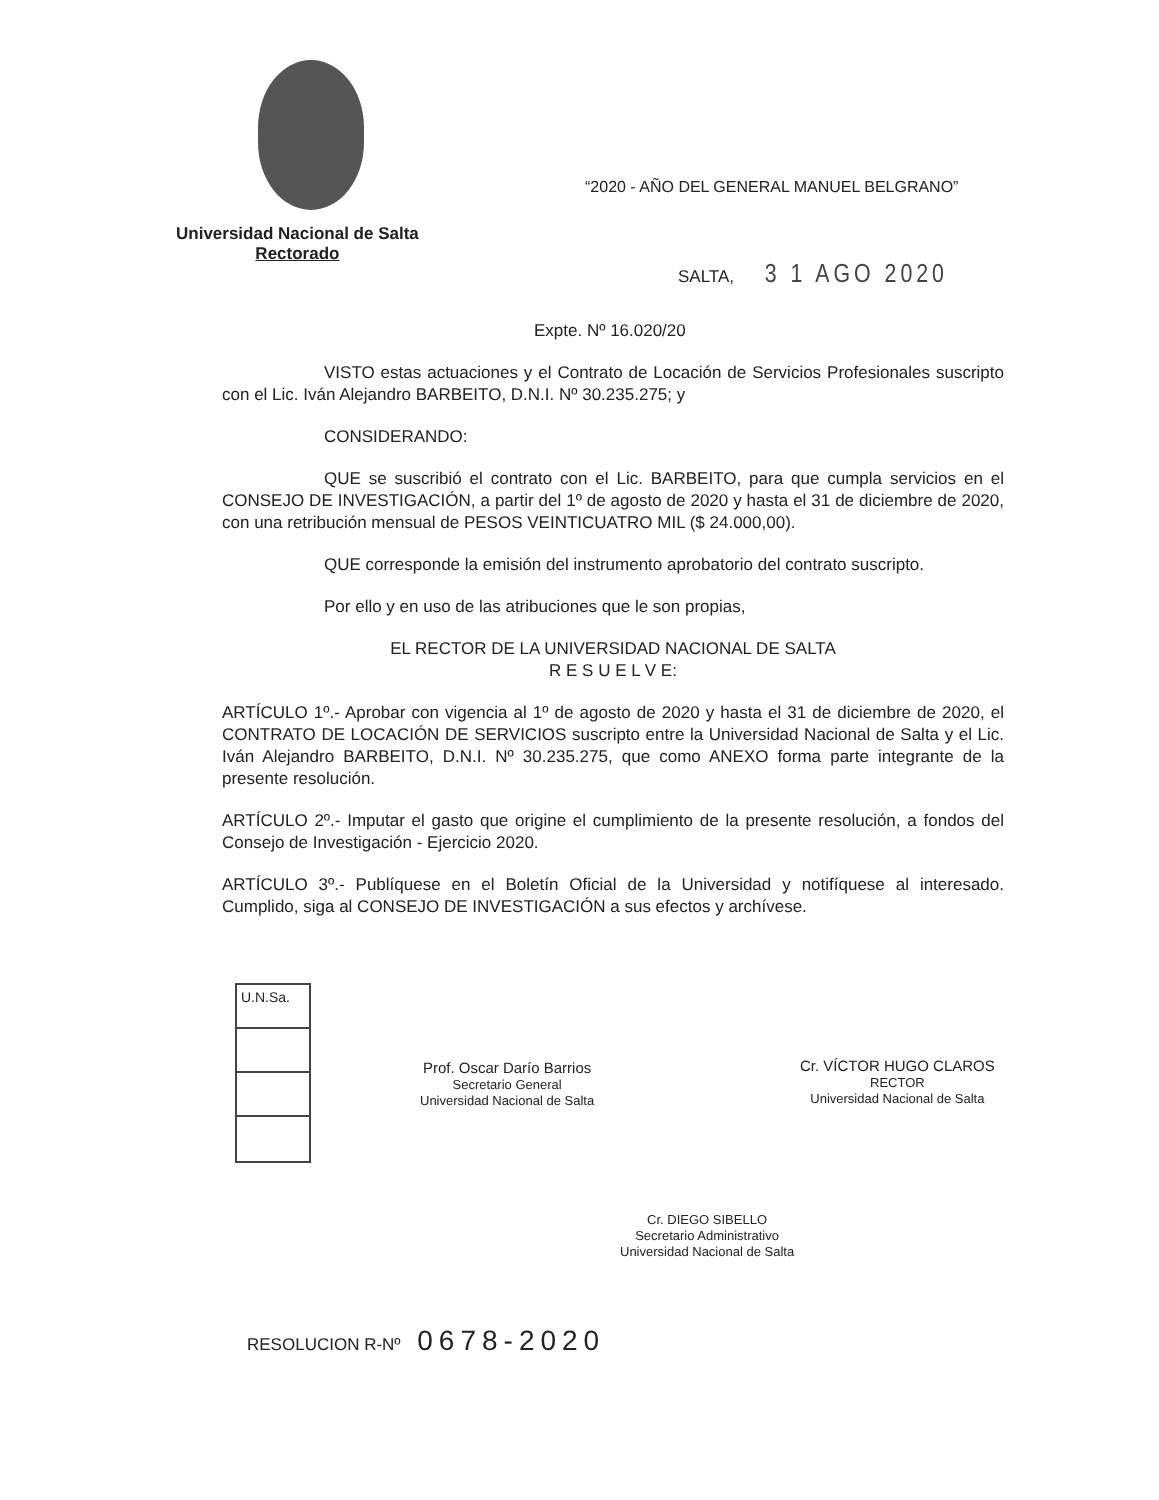“2020 - AÑO DEL GENERAL MANUEL BELGRANO”
Universidad Nacional de Salta
Rectorado
SALTA, 3 1 AGO 2020
Expte. Nº 16.020/20
VISTO estas actuaciones y el Contrato de Locación de Servicios Profesionales suscripto con el Lic. Iván Alejandro BARBEITO, D.N.I. Nº 30.235.275; y
CONSIDERANDO:
QUE se suscribió el contrato con el Lic. BARBEITO, para que cumpla servicios en el CONSEJO DE INVESTIGACIÓN, a partir del 1º de agosto de 2020 y hasta el 31 de diciembre de 2020, con una retribución mensual de PESOS VEINTICUATRO MIL ($ 24.000,00).
QUE corresponde la emisión del instrumento aprobatorio del contrato suscripto.
Por ello y en uso de las atribuciones que le son propias,
EL RECTOR DE LA UNIVERSIDAD NACIONAL DE SALTA
R E S U E L V E:
ARTÍCULO 1º.- Aprobar con vigencia al 1º de agosto de 2020 y hasta el 31 de diciembre de 2020, el CONTRATO DE LOCACIÓN DE SERVICIOS suscripto entre la Universidad Nacional de Salta y el Lic. Iván Alejandro BARBEITO, D.N.I. Nº 30.235.275, que como ANEXO forma parte integrante de la presente resolución.
ARTÍCULO 2º.- Imputar el gasto que origine el cumplimiento de la presente resolución, a fondos del Consejo de Investigación - Ejercicio 2020.
ARTÍCULO 3º.- Publíquese en el Boletín Oficial de la Universidad y notifíquese al interesado. Cumplido, siga al CONSEJO DE INVESTIGACIÓN a sus efectos y archívese.
U.N.Sa.
Prof. Oscar Darío Barrios
Secretario General
Universidad Nacional de Salta
Cr. VÍCTOR HUGO CLAROS
RECTOR
Universidad Nacional de Salta
Cr. DIEGO SIBELLO
Secretario Administrativo
Universidad Nacional de Salta
RESOLUCION R-Nº 0678-2020